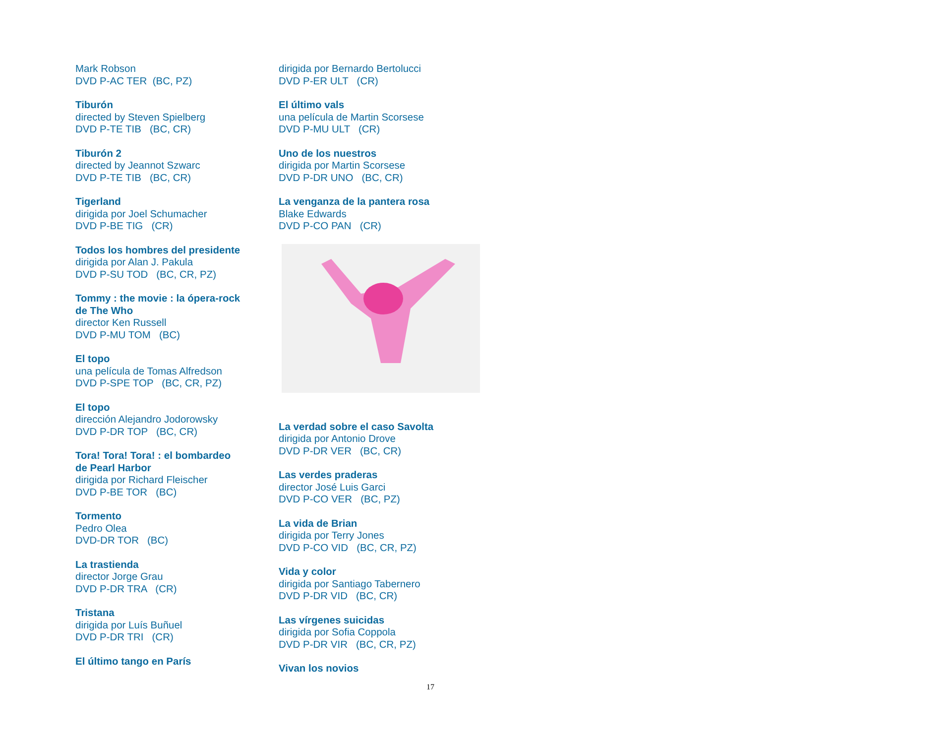Mark Robson
DVD P-AC TER (BC, PZ)
Tiburón
directed by Steven Spielberg
DVD P-TE TIB (BC, CR)
Tiburón 2
directed by Jeannot Szwarc
DVD P-TE TIB (BC, CR)
Tigerland
dirigida por Joel Schumacher
DVD P-BE TIG (CR)
Todos los hombres del presidente
dirigida por Alan J. Pakula
DVD P-SU TOD (BC, CR, PZ)
Tommy : the movie : la ópera-rock de The Who
director Ken Russell
DVD P-MU TOM (BC)
El topo
una película de Tomas Alfredson
DVD P-SPE TOP (BC, CR, PZ)
El topo
dirección Alejandro Jodorowsky
DVD P-DR TOP (BC, CR)
Tora! Tora! Tora! : el bombardeo de Pearl Harbor
dirigida por Richard Fleischer
DVD P-BE TOR (BC)
Tormento
Pedro Olea
DVD-DR TOR (BC)
La trastienda
director Jorge Grau
DVD P-DR TRA (CR)
Tristana
dirigida por Luís Buñuel
DVD P-DR TRI (CR)
El último tango en París
dirigida por Bernardo Bertolucci
DVD P-ER ULT (CR)
El último vals
una película de Martin Scorsese
DVD P-MU ULT (CR)
Uno de los nuestros
dirigida por Martin Scorsese
DVD P-DR UNO (BC, CR)
La venganza de la pantera rosa
Blake Edwards
DVD P-CO PAN (CR)
La verdad sobre el caso Savolta
dirigida por Antonio Drove
DVD P-DR VER (BC, CR)
Las verdes praderas
director José Luis Garci
DVD P-CO VER (BC, PZ)
La vida de Brian
dirigida por Terry Jones
DVD P-CO VID (BC, CR, PZ)
Vida y color
dirigida por Santiago Tabernero
DVD P-DR VID (BC, CR)
Las vírgenes suicidas
dirigida por Sofia Coppola
DVD P-DR VIR (BC, CR, PZ)
Vivan los novios
17